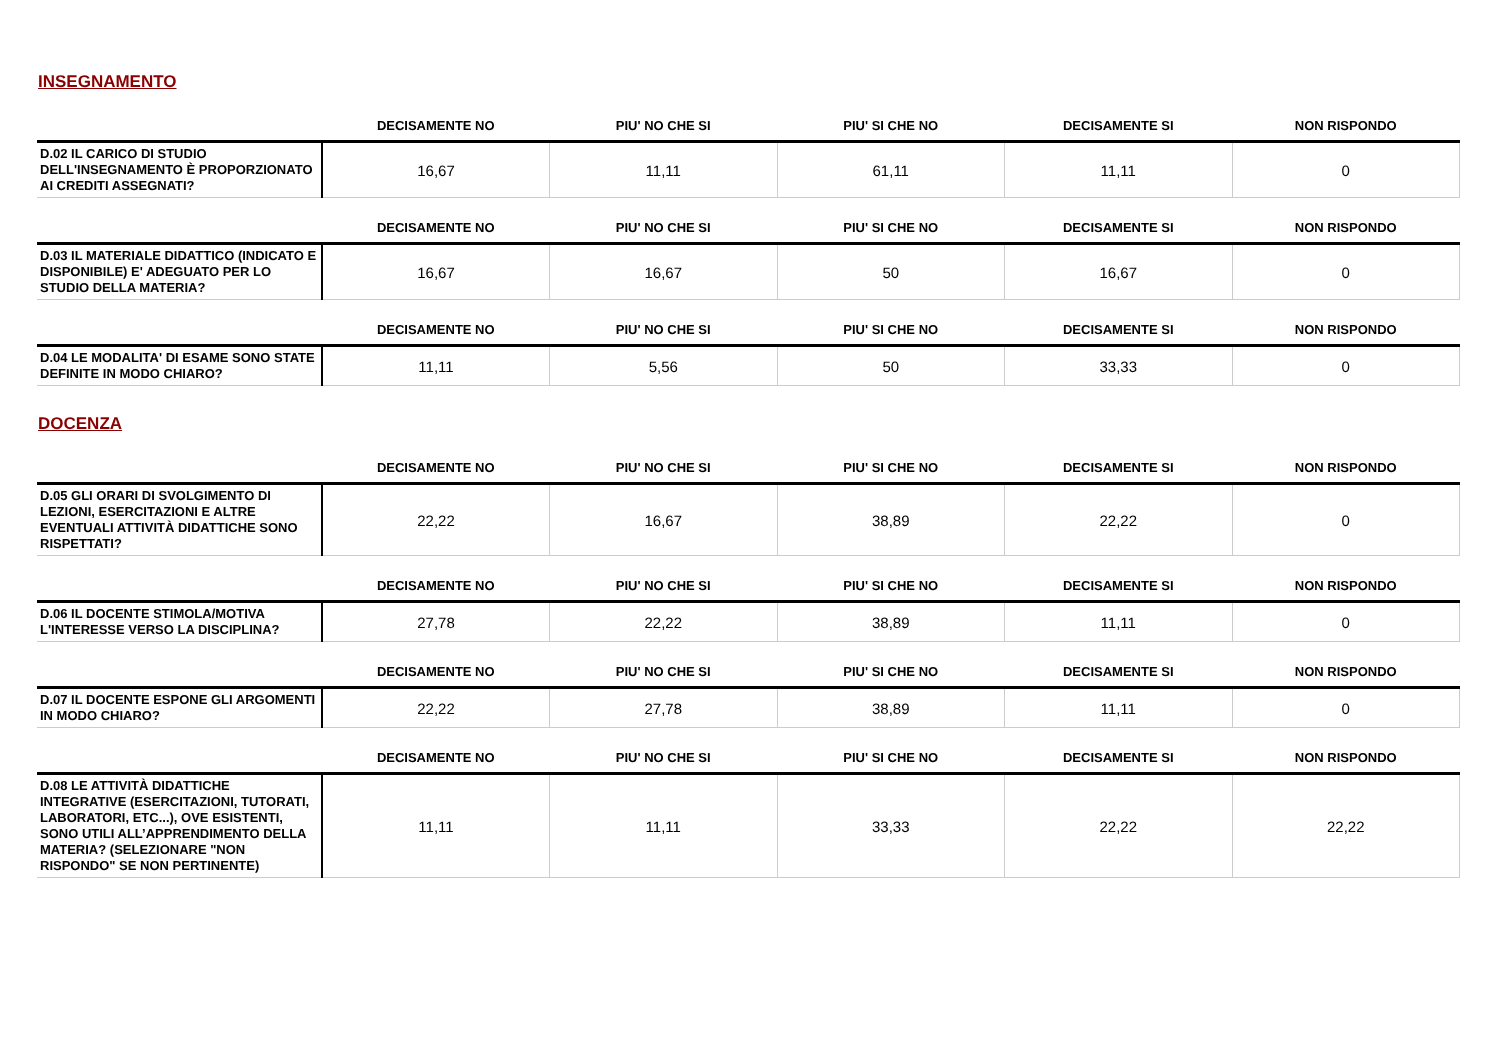INSEGNAMENTO
| | DECISAMENTE NO | PIU' NO CHE SI | PIU' SI CHE NO | DECISAMENTE SI | NON RISPONDO |
| --- | --- | --- | --- | --- | --- |
| D.02 IL CARICO DI STUDIO DELL'INSEGNAMENTO È PROPORZIONATO AI CREDITI ASSEGNATI? | 16,67 | 11,11 | 61,11 | 11,11 | 0 |
| | DECISAMENTE NO | PIU' NO CHE SI | PIU' SI CHE NO | DECISAMENTE SI | NON RISPONDO |
| --- | --- | --- | --- | --- | --- |
| D.03 IL MATERIALE DIDATTICO (INDICATO E DISPONIBILE) E' ADEGUATO PER LO STUDIO DELLA MATERIA? | 16,67 | 16,67 | 50 | 16,67 | 0 |
| | DECISAMENTE NO | PIU' NO CHE SI | PIU' SI CHE NO | DECISAMENTE SI | NON RISPONDO |
| --- | --- | --- | --- | --- | --- |
| D.04 LE MODALITA' DI ESAME SONO STATE DEFINITE IN MODO CHIARO? | 11,11 | 5,56 | 50 | 33,33 | 0 |
DOCENZA
| | DECISAMENTE NO | PIU' NO CHE SI | PIU' SI CHE NO | DECISAMENTE SI | NON RISPONDO |
| --- | --- | --- | --- | --- | --- |
| D.05 GLI ORARI DI SVOLGIMENTO DI LEZIONI, ESERCITAZIONI E ALTRE EVENTUALI ATTIVITÀ DIDATTICHE SONO RISPETTATI? | 22,22 | 16,67 | 38,89 | 22,22 | 0 |
| | DECISAMENTE NO | PIU' NO CHE SI | PIU' SI CHE NO | DECISAMENTE SI | NON RISPONDO |
| --- | --- | --- | --- | --- | --- |
| D.06 IL DOCENTE STIMOLA/MOTIVA L'INTERESSE VERSO LA DISCIPLINA? | 27,78 | 22,22 | 38,89 | 11,11 | 0 |
| | DECISAMENTE NO | PIU' NO CHE SI | PIU' SI CHE NO | DECISAMENTE SI | NON RISPONDO |
| --- | --- | --- | --- | --- | --- |
| D.07 IL DOCENTE ESPONE GLI ARGOMENTI IN MODO CHIARO? | 22,22 | 27,78 | 38,89 | 11,11 | 0 |
| | DECISAMENTE NO | PIU' NO CHE SI | PIU' SI CHE NO | DECISAMENTE SI | NON RISPONDO |
| --- | --- | --- | --- | --- | --- |
| D.08 LE ATTIVITÀ DIDATTICHE INTEGRATIVE (ESERCITAZIONI, TUTORATI, LABORATORI, ETC...), OVE ESISTENTI, SONO UTILI ALL’APPRENDIMENTO DELLA MATERIA? (SELEZIONARE "NON RISPONDO" SE NON PERTINENTE) | 11,11 | 11,11 | 33,33 | 22,22 | 22,22 |